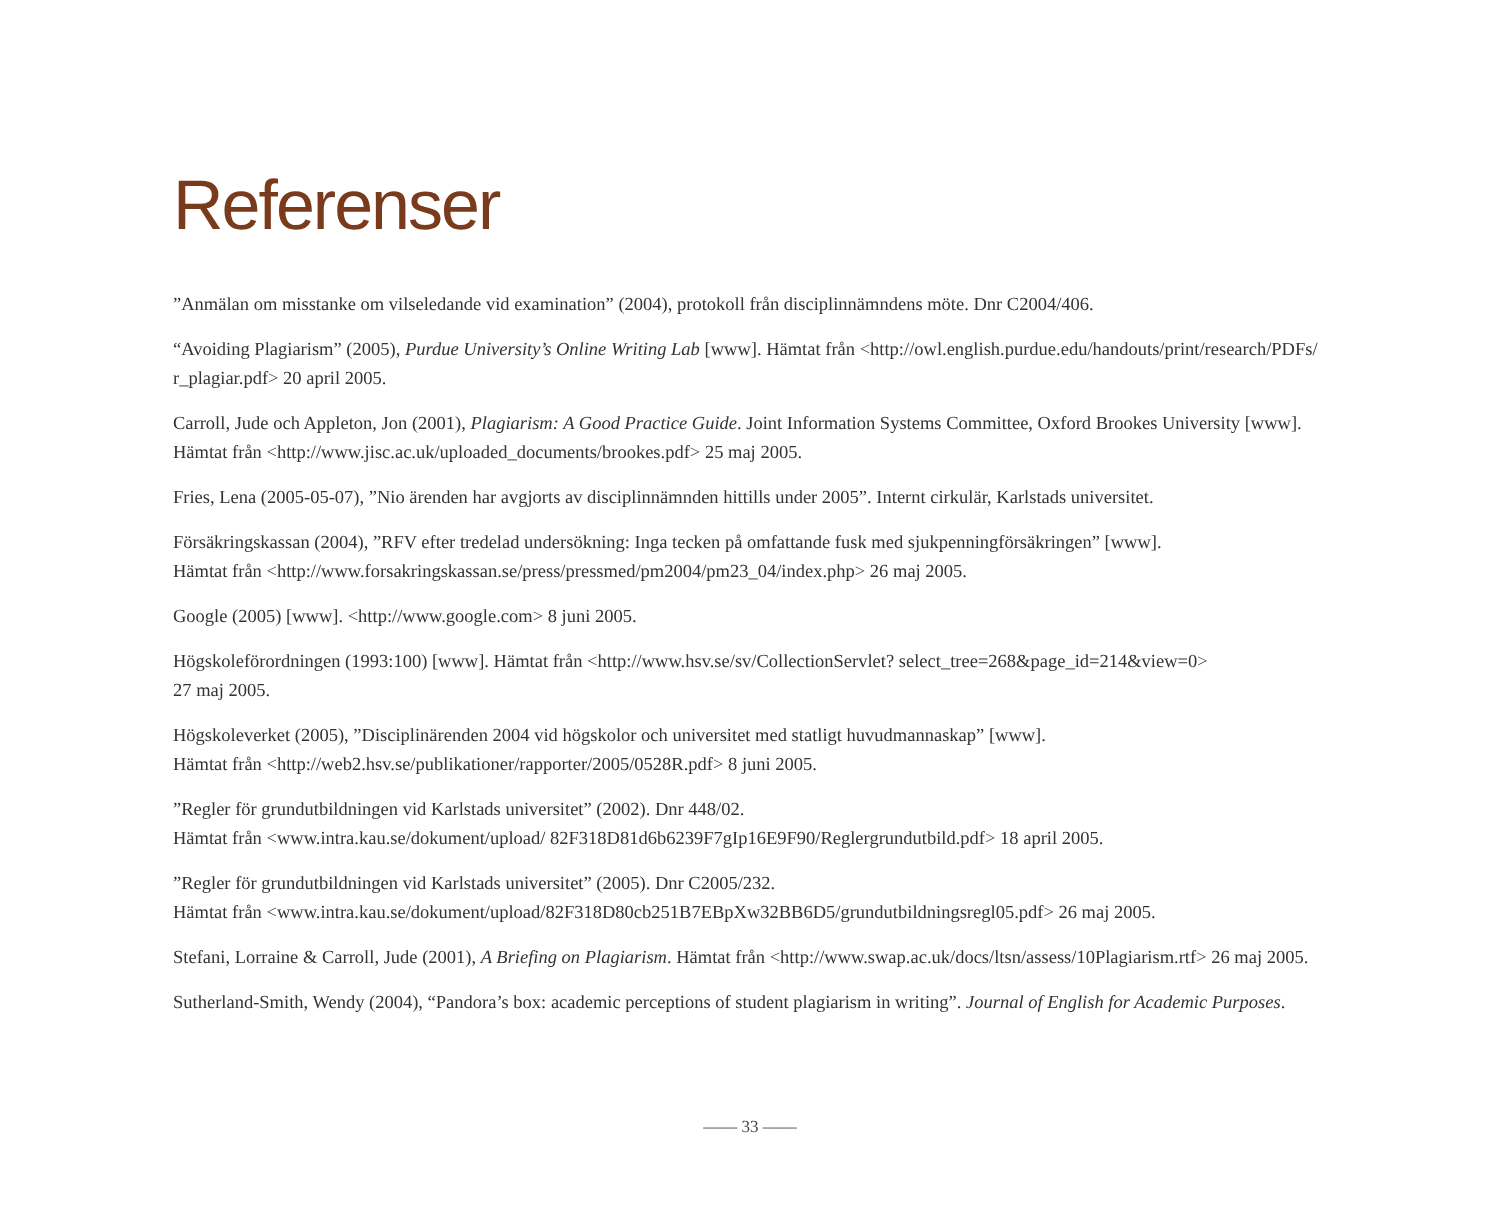Referenser
”Anmälan om misstanke om vilseledande vid examination” (2004), protokoll från disciplinnämndens möte. Dnr C2004/406.
“Avoiding Plagiarism” (2005), Purdue University’s Online Writing Lab [www]. Hämtat från <http://owl.english.purdue.edu/handouts/print/research/PDFs/
r_plagiar.pdf> 20 april 2005.
Carroll, Jude och Appleton, Jon (2001), Plagiarism: A Good Practice Guide. Joint Information Systems Committee, Oxford Brookes University [www].
Hämtat från <http://www.jisc.ac.uk/uploaded_documents/brookes.pdf> 25 maj 2005.
Fries, Lena (2005-05-07), ”Nio ärenden har avgjorts av disciplinnämnden hittills under 2005”. Internt cirkulär, Karlstads universitet.
Försäkringskassan (2004), ”RFV efter tredelad undersökning: Inga tecken på omfattande fusk med sjukpenningförsäkringen” [www].
Hämtat från <http://www.forsakringskassan.se/press/pressmed/pm2004/pm23_04/index.php> 26 maj 2005.
Google (2005) [www]. <http://www.google.com> 8 juni 2005.
Högskoleförordningen (1993:100) [www]. Hämtat från <http://www.hsv.se/sv/CollectionServlet? select_tree=268&page_id=214&view=0>
27 maj 2005.
Högskoleverket (2005), ”Disciplinärenden 2004 vid högskolor och universitet med statligt huvudmannaskap” [www].
Hämtat från <http://web2.hsv.se/publikationer/rapporter/2005/0528R.pdf> 8 juni 2005.
”Regler för grundutbildningen vid Karlstads universitet” (2002). Dnr 448/02.
Hämtat från <www.intra.kau.se/dokument/upload/ 82F318D81d6b6239F7gIp16E9F90/Reglergrundutbild.pdf> 18 april 2005.
”Regler för grundutbildningen vid Karlstads universitet” (2005). Dnr C2005/232.
Hämtat från <www.intra.kau.se/dokument/upload/82F318D80cb251B7EBpXw32BB6D5/grundutbildningsregl05.pdf> 26 maj 2005.
Stefani, Lorraine & Carroll, Jude (2001), A Briefing on Plagiarism. Hämtat från <http://www.swap.ac.uk/docs/ltsn/assess/10Plagiarism.rtf> 26 maj 2005.
Sutherland-Smith, Wendy (2004), “Pandora’s box: academic perceptions of student plagiarism in writing”. Journal of English for Academic Purposes.
—— 33 ——